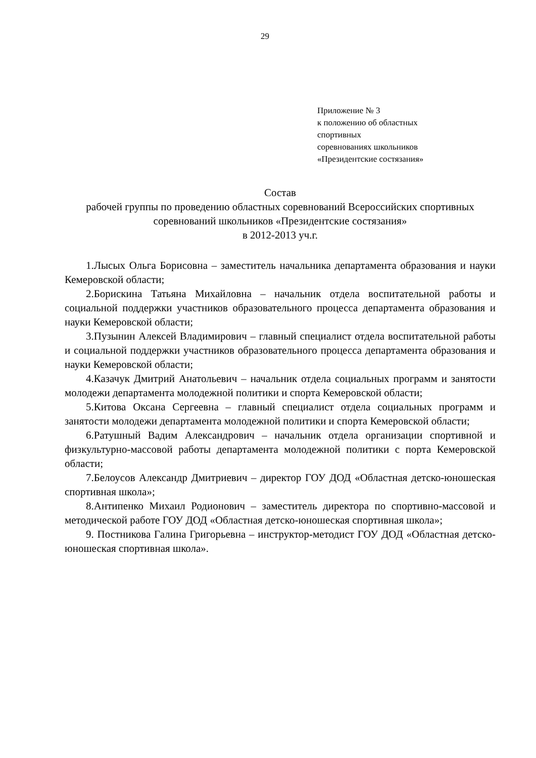29
Приложение № 3
к положению об областных
спортивных
соревнованиях школьников
«Президентские состязания»
Состав
рабочей группы по проведению областных соревнований Всероссийских спортивных соревнований школьников «Президентские состязания»
в 2012-2013 уч.г.
1.Лысых Ольга Борисовна – заместитель начальника департамента образования и науки Кемеровской области;
2.Борискина Татьяна Михайловна – начальник отдела воспитательной работы и социальной поддержки участников образовательного процесса департамента образования и науки Кемеровской области;
3.Пузынин Алексей Владимирович – главный специалист отдела воспитательной работы и социальной поддержки участников образовательного процесса департамента образования и науки Кемеровской области;
4.Казачук Дмитрий Анатольевич – начальник отдела социальных программ и занятости молодежи департамента молодежной политики и спорта Кемеровской области;
5.Китова Оксана Сергеевна – главный специалист отдела социальных программ и занятости молодежи департамента молодежной политики и спорта Кемеровской области;
6.Ратушный Вадим Александрович – начальник отдела организации спортивной и физкультурно-массовой работы департамента молодежной политики с порта Кемеровской области;
7.Белоусов Александр Дмитриевич – директор ГОУ ДОД «Областная детско-юношеская спортивная школа»;
8.Антипенко Михаил Родионович – заместитель директора по спортивно-массовой и методической работе ГОУ ДОД «Областная детско-юношеская спортивная школа»;
9. Постникова Галина Григорьевна – инструктор-методист ГОУ ДОД «Областная детско-юношеская спортивная школа».